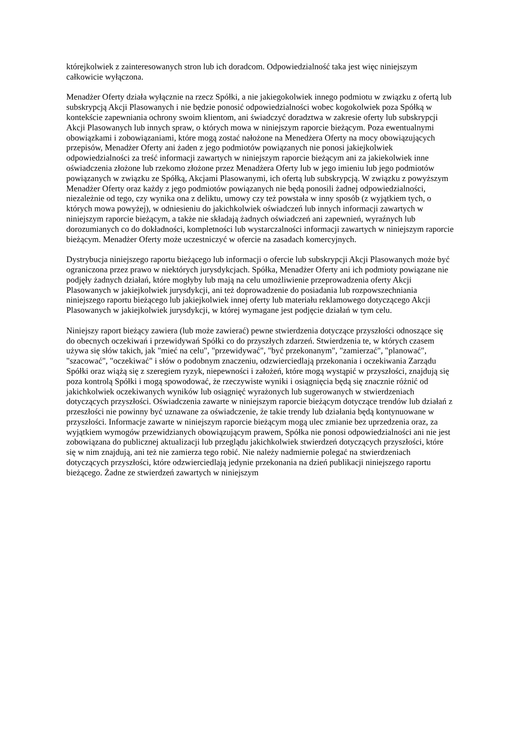którejkolwiek z zainteresowanych stron lub ich doradcom. Odpowiedzialność taka jest więc niniejszym całkowicie wyłączona.
Menadżer Oferty działa wyłącznie na rzecz Spółki, a nie jakiegokolwiek innego podmiotu w związku z ofertą lub subskrypcją Akcji Plasowanych i nie będzie ponosić odpowiedzialności wobec kogokolwiek poza Spółką w kontekście zapewniania ochrony swoim klientom, ani świadczyć doradztwa w zakresie oferty lub subskrypcji Akcji Plasowanych lub innych spraw, o których mowa w niniejszym raporcie bieżącym. Poza ewentualnymi obowiązkami i zobowiązaniami, które mogą zostać nałożone na Menedżera Oferty na mocy obowiązujących przepisów, Menadżer Oferty ani żaden z jego podmiotów powiązanych nie ponosi jakiejkolwiek odpowiedzialności za treść informacji zawartych w niniejszym raporcie bieżącym ani za jakiekolwiek inne oświadczenia złożone lub rzekomo złożone przez Menadżera Oferty lub w jego imieniu lub jego podmiotów powiązanych w związku ze Spółką, Akcjami Plasowanymi, ich ofertą lub subskrypcją. W związku z powyższym Menadżer Oferty oraz każdy z jego podmiotów powiązanych nie będą ponosili żadnej odpowiedzialności, niezależnie od tego, czy wynika ona z deliktu, umowy czy też powstała w inny sposób (z wyjątkiem tych, o których mowa powyżej), w odniesieniu do jakichkolwiek oświadczeń lub innych informacji zawartych w niniejszym raporcie bieżącym, a także nie składają żadnych oświadczeń ani zapewnień, wyraźnych lub dorozumianych co do dokładności, kompletności lub wystarczalności informacji zawartych w niniejszym raporcie bieżącym. Menadżer Oferty może uczestniczyć w ofercie na zasadach komercyjnych.
Dystrybucja niniejszego raportu bieżącego lub informacji o ofercie lub subskrypcji Akcji Plasowanych może być ograniczona przez prawo w niektórych jurysdykcjach. Spółka, Menadżer Oferty ani ich podmioty powiązane nie podjęły żadnych działań, które mogłyby lub mają na celu umożliwienie przeprowadzenia oferty Akcji Plasowanych w jakiejkolwiek jurysdykcji, ani też doprowadzenie do posiadania lub rozpowszechniania niniejszego raportu bieżącego lub jakiejkolwiek innej oferty lub materiału reklamowego dotyczącego Akcji Plasowanych w jakiejkolwiek jurysdykcji, w której wymagane jest podjęcie działań w tym celu.
Niniejszy raport bieżący zawiera (lub może zawierać) pewne stwierdzenia dotyczące przyszłości odnoszące się do obecnych oczekiwań i przewidywań Spółki co do przyszłych zdarzeń. Stwierdzenia te, w których czasem używa się słów takich, jak "mieć na celu", "przewidywać", "być przekonanym", "zamierzać", "planować", "szacować", "oczekiwać" i słów o podobnym znaczeniu, odzwierciedlają przekonania i oczekiwania Zarządu Spółki oraz wiążą się z szeregiem ryzyk, niepewności i założeń, które mogą wystąpić w przyszłości, znajdują się poza kontrolą Spółki i mogą spowodować, że rzeczywiste wyniki i osiągnięcia będą się znacznie różnić od jakichkolwiek oczekiwanych wyników lub osiągnięć wyrażonych lub sugerowanych w stwierdzeniach dotyczących przyszłości. Oświadczenia zawarte w niniejszym raporcie bieżącym dotyczące trendów lub działań z przeszłości nie powinny być uznawane za oświadczenie, że takie trendy lub działania będą kontynuowane w przyszłości. Informacje zawarte w niniejszym raporcie bieżącym mogą ulec zmianie bez uprzedzenia oraz, za wyjątkiem wymogów przewidzianych obowiązującym prawem, Spółka nie ponosi odpowiedzialności ani nie jest zobowiązana do publicznej aktualizacji lub przeglądu jakichkolwiek stwierdzeń dotyczących przyszłości, które się w nim znajdują, ani też nie zamierza tego robić. Nie należy nadmiernie polegać na stwierdzeniach dotyczących przyszłości, które odzwierciedlają jedynie przekonania na dzień publikacji niniejszego raportu bieżącego. Żadne ze stwierdzeń zawartych w niniejszym